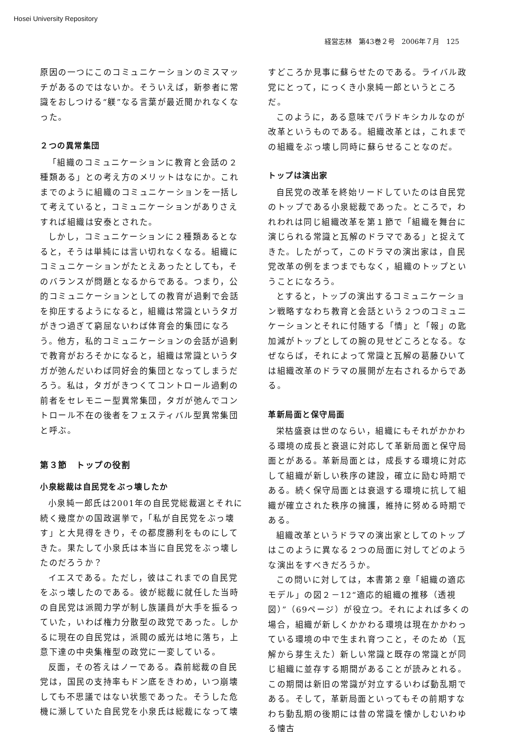Hosei University Repository
経営志林　第43巻２号　2006年７月　125
原因の一つにこのコミュニケーションのミスマッチがあるのではないか。そういえば，新参者に常識をおしつける“躾”なる言葉が最近聞かれなくなった。
２つの異常集団
「組織のコミュニケーションに教育と会話の２種類ある」との考え方のメリットはなにか。これまでのように組織のコミュニケーションを一括して考えていると，コミュニケーションがありさえすれば組織は安泰とされた。
しかし，コミュニケーションに２種類あるとなると，そうは単純には言い切れなくなる。組織にコミュニケーションがたとえあったとしても，そのバランスが問題となるからである。つまり，公的コミュニケーションとしての教育が過剰で会話を抑圧するようになると，組織は常識というタガがきつ過ぎて窮屈ないわば体育会的集団になろう。他方，私的コミュニケーションの会話が過剰で教育がおろそかになると，組織は常識というタガが弛んだいわば同好会的集団となってしまうだろう。私は，タガがきつくてコントロール過剰の前者をセレモニー型異常集団，タガが弛んでコントロール不在の後者をフェスティバル型異常集団と呼ぶ。
第３節　トップの役割
小泉総裁は自民党をぶっ壊したか
小泉純一郎氏は2001年の自民党総裁選とそれに続く幾度かの国政選挙で，「私が自民党をぶっ壊す」と大見得をきり，その都度勝利をものにしてきた。果たして小泉氏は本当に自民党をぶっ壊したのだろうか？
イエスである。ただし，彼はこれまでの自民党をぶっ壊したのである。彼が総裁に就任した当時の自民党は派閥力学が制し族議員が大手を振るっていた，いわば権力分散型の政党であった。しかるに現在の自民党は，派閥の威光は地に落ち，上意下達の中央集権型の政党に一変している。
反面，その答えはノーである。森前総裁の自民党は，国民の支持率もドン底をきわめ，いつ崩壊しても不思議ではない状態であった。そうした危機に瀕していた自民党を小泉氏は総裁になって壊
すどころか見事に蘇らせたのである。ライバル政党にとって，にっくき小泉純一郎というところだ。
このように，ある意味でパラドキシカルなのが改革というものである。組織改革とは，これまでの組織をぶっ壊し同時に蘇らせることなのだ。
トップは演出家
自民党の改革を終始リードしていたのは自民党のトップである小泉総裁であった。ところで，われわれは同じ組織改革を第１節で「組織を舞台に演じられる常識と瓦解のドラマである」と捉えてきた。したがって，このドラマの演出家は，自民党改革の例をまつまでもなく，組織のトップということになろう。
とすると，トップの演出するコミュニケーション戦略すなわち教育と会話という２つのコミュニケーションとそれに付随する「情」と「報」の匙加減がトップとしての腕の見せどころとなる。なぜならば，それによって常識と瓦解の葛藤ひいては組織改革のドラマの展開が左右されるからである。
革新局面と保守局面
栄枯盛衰は世のならい，組織にもそれがかかわる環境の成長と衰退に対応して革新局面と保守局面とがある。革新局面とは，成長する環境に対応して組織が新しい秩序の建設，確立に励む時期である。続く保守局面とは衰退する環境に抗して組織が確立された秩序の擁護，維持に努める時期である。
組織改革というドラマの演出家としてのトップはこのように異なる２つの局面に対してどのような演出をすべきだろうか。
この問いに対しては，本書第２章「組織の適応モデル」の図２－12“適応的組織の推移（透視図）”（69ページ）が役立つ。それによれば多くの場合，組織が新しくかかわる環境は現在かかわっている環境の中で生まれ育つこと，そのため（瓦解から芽生えた）新しい常識と既存の常識とが同じ組織に並存する期間があることが読みとれる。この期間は新旧の常識が対立するいわば動乱期である。そして，革新局面といってもその前期すなわち動乱期の後期には昔の常識を懐かしむいわゆる懐古